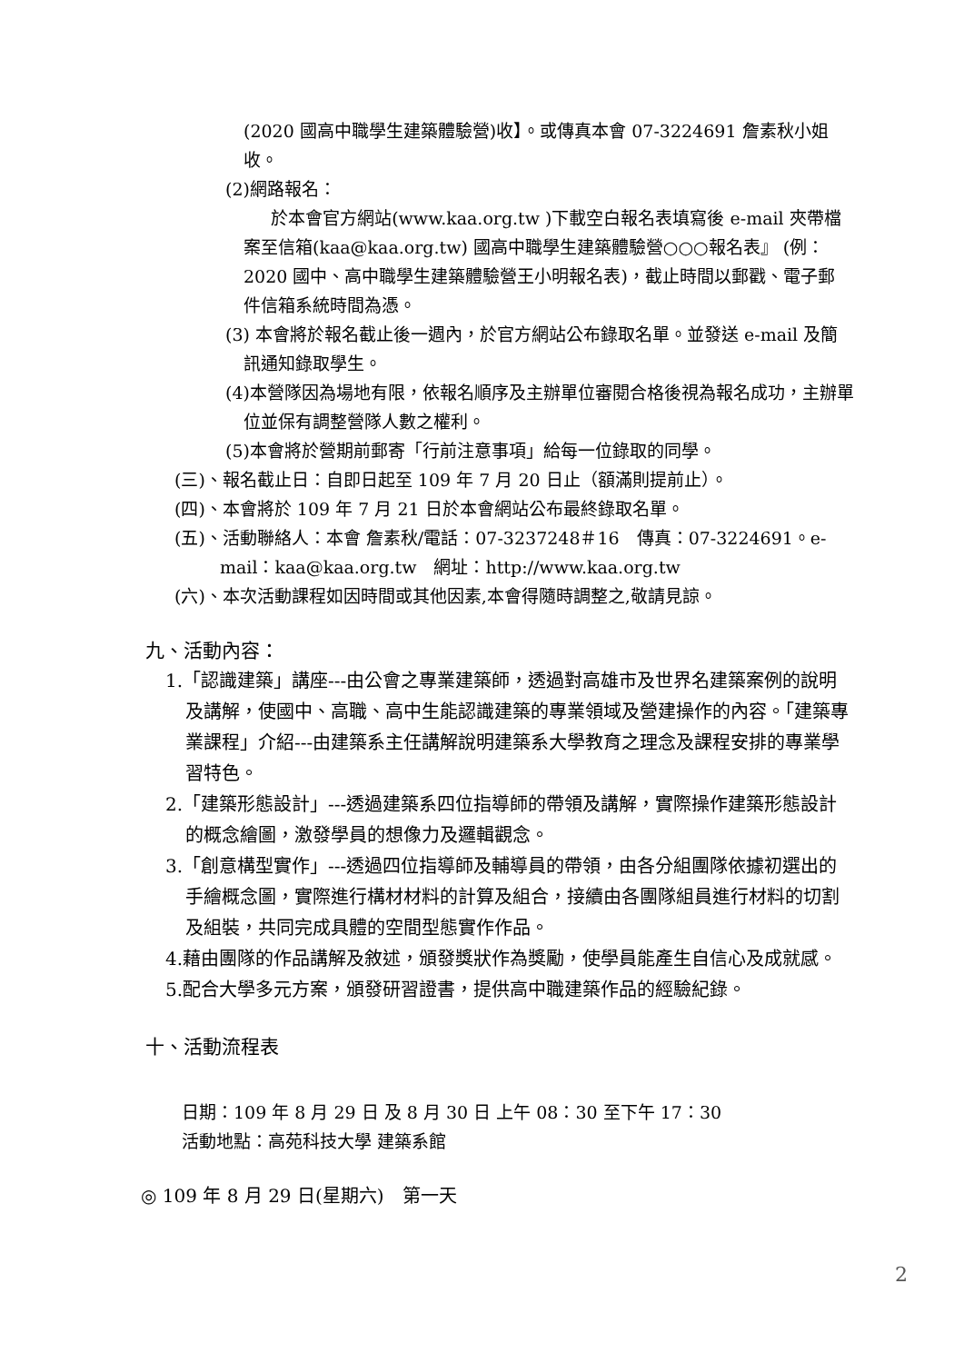(2020 國高中職學生建築體驗營)收】。或傳真本會 07-3224691 詹素秋小姐收。
(2)網路報名：
於本會官方網站(www.kaa.org.tw )下載空白報名表填寫後 e-mail 夾帶檔案至信箱(kaa@kaa.org.tw) 國高中職學生建築體驗營○○○報名表』 (例：2020 國中、高中職學生建築體驗營王小明報名表)，截止時間以郵戳、電子郵件信箱系統時間為憑。
(3) 本會將於報名截止後一週內，於官方網站公布錄取名單。並發送 e-mail 及簡訊通知錄取學生。
(4)本營隊因為場地有限，依報名順序及主辦單位審閱合格後視為報名成功，主辦單位並保有調整營隊人數之權利。
(5)本會將於營期前郵寄「行前注意事項」給每一位錄取的同學。
(三)、報名截止日：自即日起至 109 年 7 月 20 日止（額滿則提前止）。
(四)、本會將於 109 年 7 月 21 日於本會網站公布最終錄取名單。
(五)、活動聯絡人：本會 詹素秋/電話：07-3237248＃16　傳真：07-3224691。e-mail：kaa@kaa.org.tw　網址：http://www.kaa.org.tw
(六)、本次活動課程如因時間或其他因素,本會得隨時調整之,敬請見諒。
九、活動內容：
1.「認識建築」講座---由公會之專業建築師，透過對高雄市及世界名建築案例的說明及講解，使國中、高職、高中生能認識建築的專業領域及營建操作的內容。「建築專業課程」介紹---由建築系主任講解說明建築系大學教育之理念及課程安排的專業學習特色。
2.「建築形態設計」---透過建築系四位指導師的帶領及講解，實際操作建築形態設計的概念繪圖，激發學員的想像力及邏輯觀念。
3.「創意構型實作」---透過四位指導師及輔導員的帶領，由各分組團隊依據初選出的手繪概念圖，實際進行構材材料的計算及組合，接續由各團隊組員進行材料的切割及組裝，共同完成具體的空間型態實作作品。
4.藉由團隊的作品講解及敘述，頒發獎狀作為獎勵，使學員能產生自信心及成就感。
5.配合大學多元方案，頒發研習證書，提供高中職建築作品的經驗紀錄。
十、活動流程表
日期：109 年 8 月 29 日 及 8 月 30 日 上午 08：30 至下午 17：30
活動地點：高苑科技大學 建築系館
◎ 109 年 8 月 29 日(星期六)　第一天
2